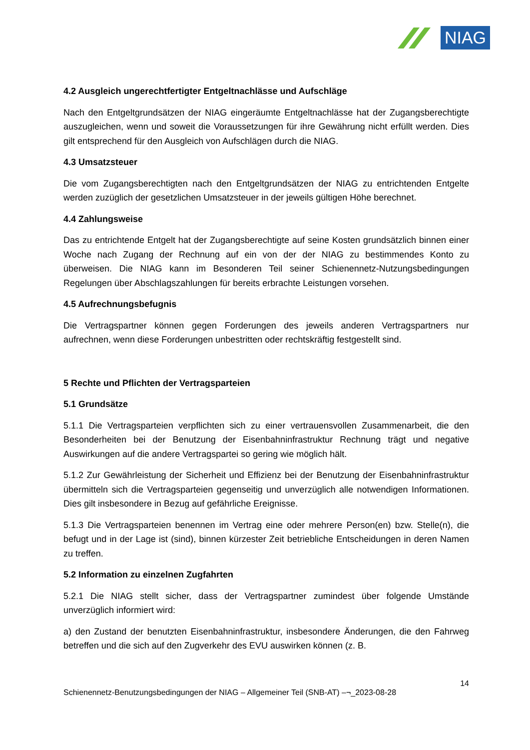NIAG
4.2 Ausgleich ungerechtfertigter Entgeltnachlässe und Aufschläge
Nach den Entgeltgrundsätzen der NIAG eingeräumte Entgeltnachlässe hat der Zugangsberechtigte auszugleichen, wenn und soweit die Voraussetzungen für ihre Gewährung nicht erfüllt werden. Dies gilt entsprechend für den Ausgleich von Aufschlägen durch die NIAG.
4.3 Umsatzsteuer
Die vom Zugangsberechtigten nach den Entgeltgrundsätzen der NIAG zu entrichtenden Entgelte werden zuzüglich der gesetzlichen Umsatzsteuer in der jeweils gültigen Höhe berechnet.
4.4 Zahlungsweise
Das zu entrichtende Entgelt hat der Zugangsberechtigte auf seine Kosten grundsätzlich binnen einer Woche nach Zugang der Rechnung auf ein von der der NIAG zu bestimmendes Konto zu überweisen. Die NIAG kann im Besonderen Teil seiner Schienennetz-Nutzungsbedingungen Regelungen über Abschlagszahlungen für bereits erbrachte Leistungen vorsehen.
4.5 Aufrechnungsbefugnis
Die Vertragspartner können gegen Forderungen des jeweils anderen Vertragspartners nur aufrechnen, wenn diese Forderungen unbestritten oder rechtskräftig festgestellt sind.
5 Rechte und Pflichten der Vertragsparteien
5.1 Grundsätze
5.1.1 Die Vertragsparteien verpflichten sich zu einer vertrauensvollen Zusammenarbeit, die den Besonderheiten bei der Benutzung der Eisenbahninfrastruktur Rechnung trägt und negative Auswirkungen auf die andere Vertragspartei so gering wie möglich hält.
5.1.2 Zur Gewährleistung der Sicherheit und Effizienz bei der Benutzung der Eisenbahninfrastruktur übermitteln sich die Vertragsparteien gegenseitig und unverzüglich alle notwendigen Informationen. Dies gilt insbesondere in Bezug auf gefährliche Ereignisse.
5.1.3 Die Vertragsparteien benennen im Vertrag eine oder mehrere Person(en) bzw. Stelle(n), die befugt und in der Lage ist (sind), binnen kürzester Zeit betriebliche Entscheidungen in deren Namen zu treffen.
5.2 Information zu einzelnen Zugfahrten
5.2.1 Die NIAG stellt sicher, dass der Vertragspartner zumindest über folgende Umstände unverzüglich informiert wird:
a) den Zustand der benutzten Eisenbahninfrastruktur, insbesondere Änderungen, die den Fahrweg betreffen und die sich auf den Zugverkehr des EVU auswirken können (z. B.
14
Schienennetz-Benutzungsbedingungen der NIAG – Allgemeiner Teil (SNB-AT) –¬_2023-08-28